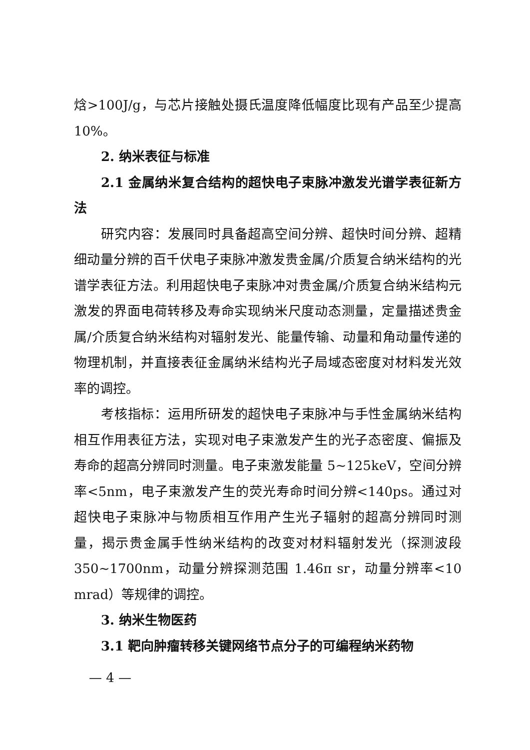焓>100J/g，与芯片接触处摄氏温度降低幅度比现有产品至少提高10%。
2. 纳米表征与标准
2.1 金属纳米复合结构的超快电子束脉冲激发光谱学表征新方法
研究内容：发展同时具备超高空间分辨、超快时间分辨、超精细动量分辨的百千伏电子束脉冲激发贵金属/介质复合纳米结构的光谱学表征方法。利用超快电子束脉冲对贵金属/介质复合纳米结构元激发的界面电荷转移及寿命实现纳米尺度动态测量，定量描述贵金属/介质复合纳米结构对辐射发光、能量传输、动量和角动量传递的物理机制，并直接表征金属纳米结构光子局域态密度对材料发光效率的调控。
考核指标：运用所研发的超快电子束脉冲与手性金属纳米结构相互作用表征方法，实现对电子束激发产生的光子态密度、偏振及寿命的超高分辨同时测量。电子束激发能量 5~125keV，空间分辨率<5nm，电子束激发产生的荧光寿命时间分辨<140ps。通过对超快电子束脉冲与物质相互作用产生光子辐射的超高分辨同时测量，揭示贵金属手性纳米结构的改变对材料辐射发光（探测波段 350~1700nm，动量分辨探测范围 1.46π sr，动量分辨率<10 mrad）等规律的调控。
3. 纳米生物医药
3.1 靶向肿瘤转移关键网络节点分子的可编程纳米药物
— 4 —